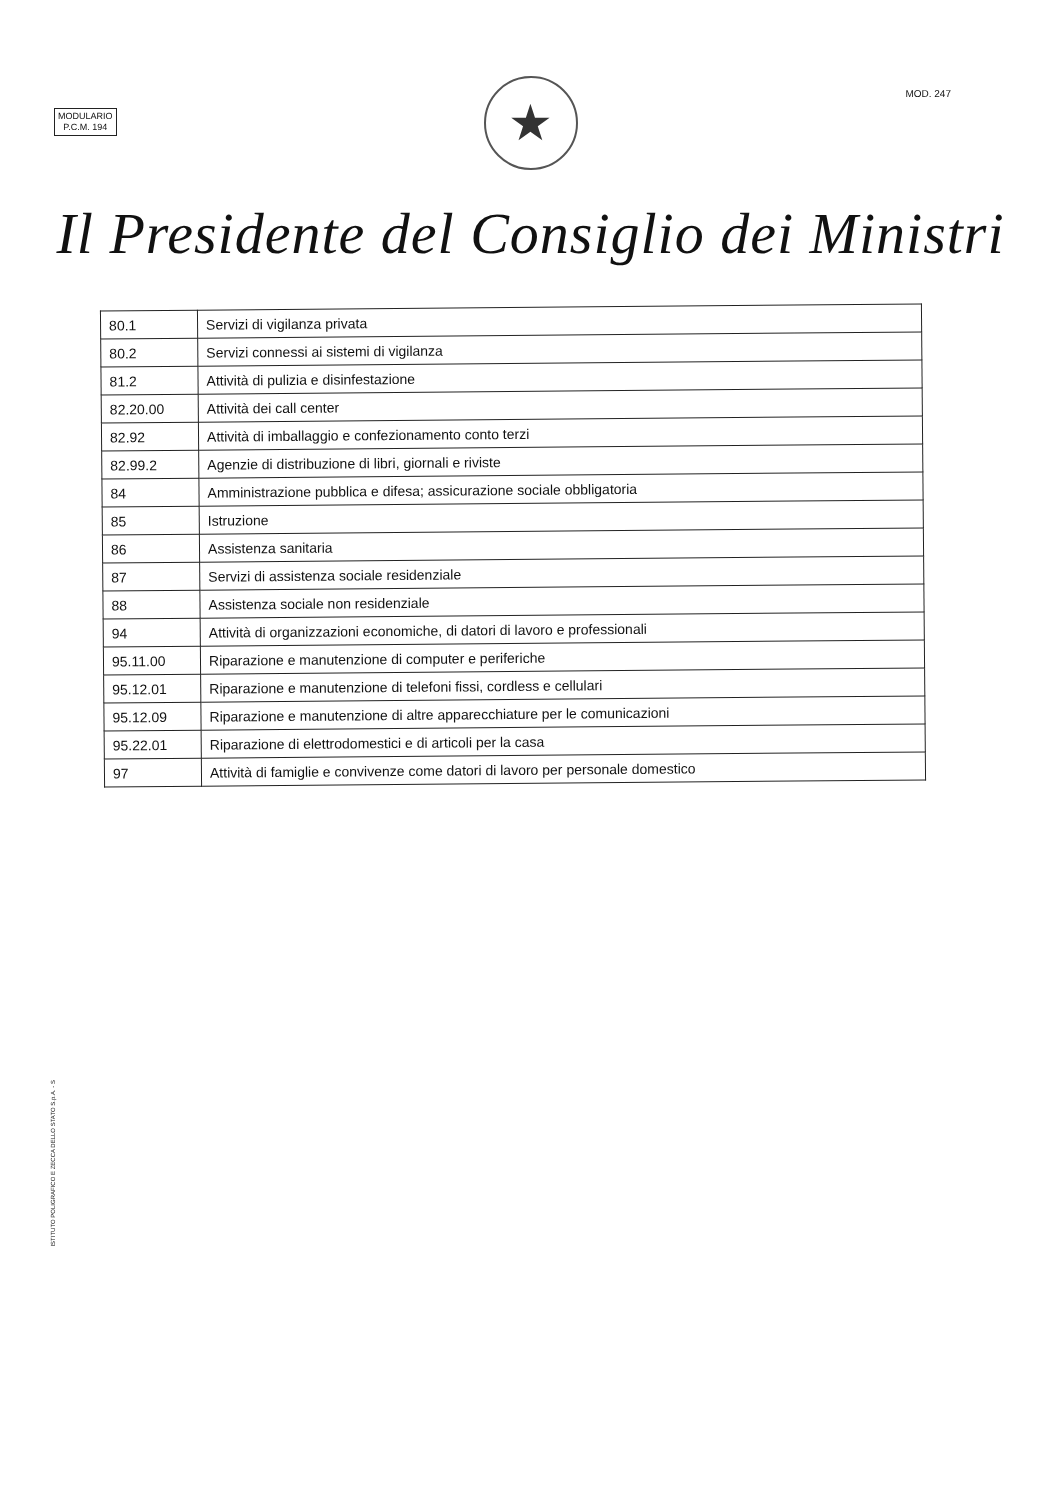MODULARIO
P.C.M. 194
MOD. 247
★
Il Presidente del Consiglio dei Ministri
| 80.1 | Servizi di vigilanza privata |
| 80.2 | Servizi connessi ai sistemi di vigilanza |
| 81.2 | Attività di pulizia e disinfestazione |
| 82.20.00 | Attività dei call center |
| 82.92 | Attività di imballaggio e confezionamento conto terzi |
| 82.99.2 | Agenzie di distribuzione di libri, giornali e riviste |
| 84 | Amministrazione pubblica e difesa; assicurazione sociale obbligatoria |
| 85 | Istruzione |
| 86 | Assistenza sanitaria |
| 87 | Servizi di assistenza sociale residenziale |
| 88 | Assistenza sociale non residenziale |
| 94 | Attività di organizzazioni economiche, di datori di lavoro e professionali |
| 95.11.00 | Riparazione e manutenzione di computer e periferiche |
| 95.12.01 | Riparazione e manutenzione di telefoni fissi, cordless e cellulari |
| 95.12.09 | Riparazione e manutenzione di altre apparecchiature per le comunicazioni |
| 95.22.01 | Riparazione di elettrodomestici e di articoli per la casa |
| 97 | Attività di famiglie e convivenze come datori di lavoro per personale domestico |
ISTITUTO POLIGRAFICO E ZECCA DELLO STATO S.p.A. - S